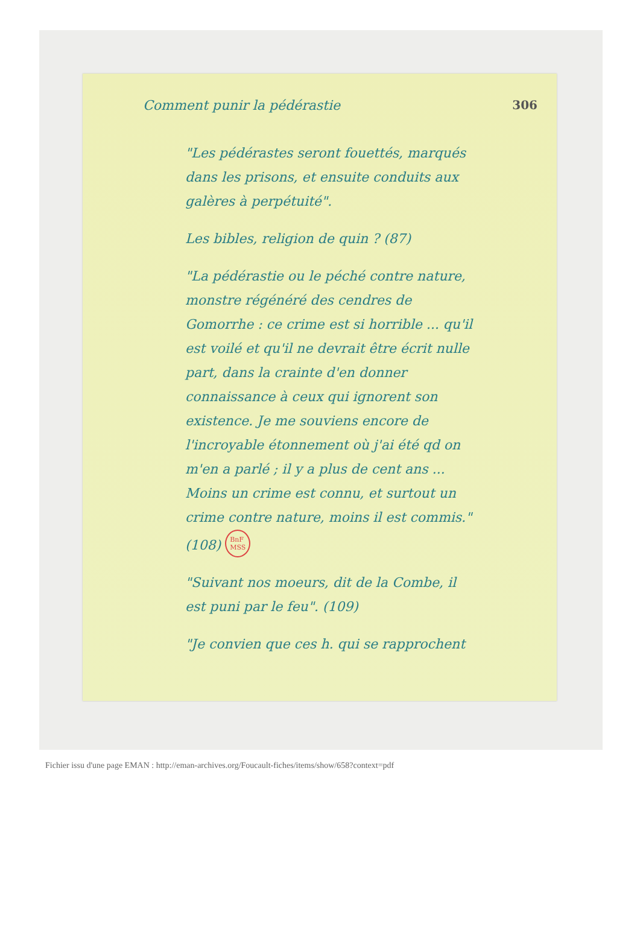Comment punir la pédérastie 306
"Les pédérastes seront fouettés, marqués dans les prisons, et ensuite conduits aux galères à perpétuité".
Les bibles, religion de quin ? (87)
"La pédérastie ou le péché contre nature, monstre régénéré des cendres de Gomorrhe : ce crime est si horrible ... qu'il est voilé et qu'il ne devrait être écrit nulle part, dans la crainte d'en donner connaissance à ceux qui ignorent son existence. Je me souviens encore de l'incroyable étonnement où j'ai été qd on m'en a parlé ; il y a plus de cent ans ... Moins un crime est connu, et surtout un crime contre nature, moins il est commis." (108) BnF
MSS
"Suivant nos moeurs, dit de la Combe, il est puni par le feu". (109)
"Je convien que ces h. qui se rapprochent
Fichier issu d'une page EMAN : http://eman-archives.org/Foucault-fiches/items/show/658?context=pdf